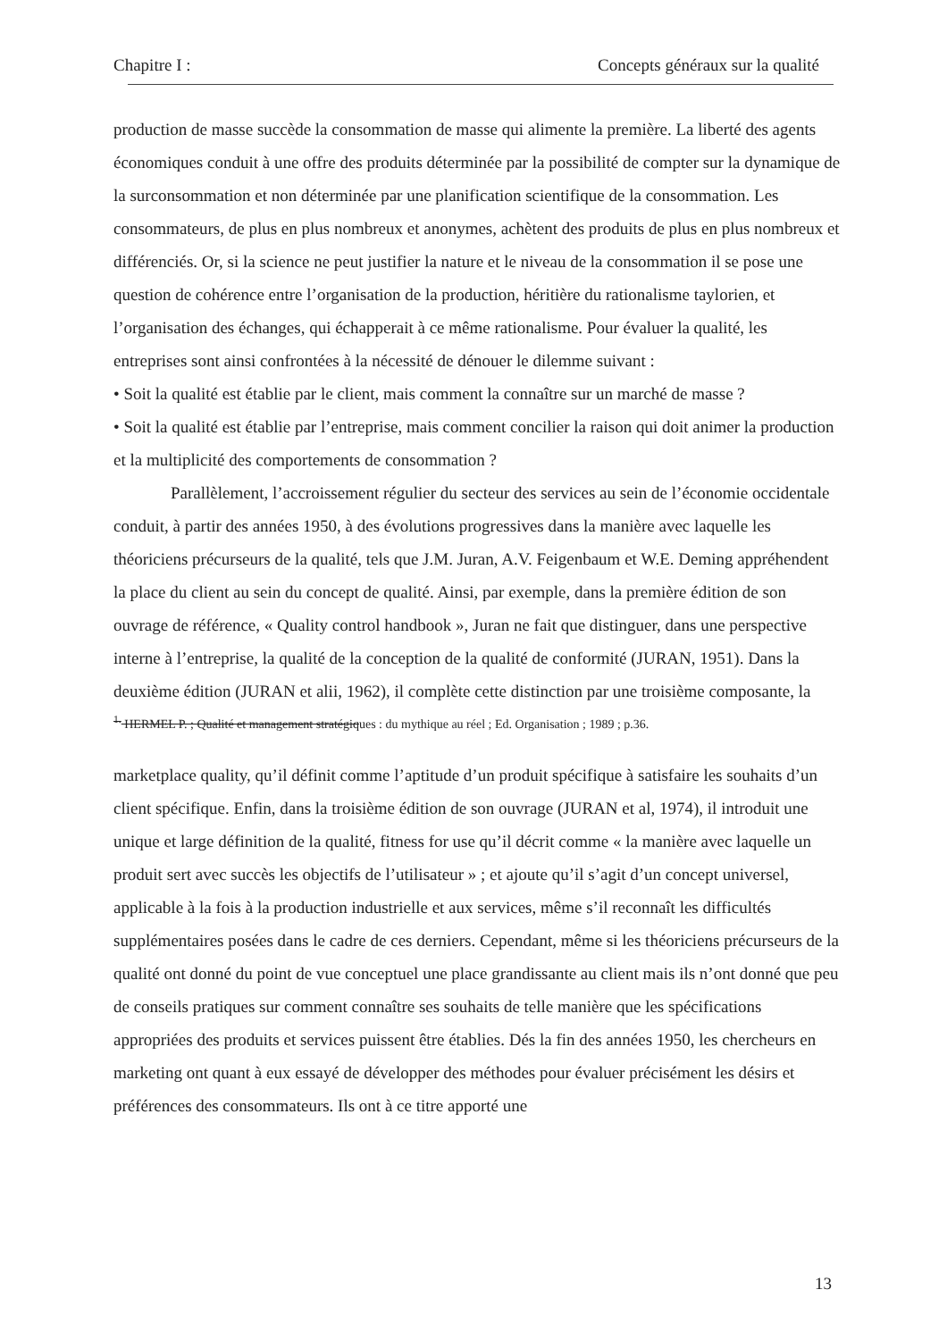Chapitre I : Concepts généraux sur la qualité
production de masse succède la consommation de masse qui alimente la première. La liberté des agents économiques conduit à une offre des produits déterminée par la possibilité de compter sur la dynamique de la surconsommation et non déterminée par une planification scientifique de la consommation. Les consommateurs, de plus en plus nombreux et anonymes, achètent des produits de plus en plus nombreux et différenciés. Or, si la science ne peut justifier la nature et le niveau de la consommation il se pose une question de cohérence entre l’organisation de la production, héritière du rationalisme taylorien, et l’organisation des échanges, qui échapperait à ce même rationalisme. Pour évaluer la qualité, les entreprises sont ainsi confrontées à la nécessité de dénouer le dilemme suivant :
• Soit la qualité est établie par le client, mais comment la connaître sur un marché de masse ?
• Soit la qualité est établie par l’entreprise, mais comment concilier la raison qui doit animer la production et la multiplicité des comportements de consommation ?
Parallèlement, l’accroissement régulier du secteur des services au sein de l’économie occidentale conduit, à partir des années 1950, à des évolutions progressives dans la manière avec laquelle les théoriciens précurseurs de la qualité, tels que J.M. Juran, A.V. Feigenbaum et W.E. Deming appréhendent la place du client au sein du concept de qualité. Ainsi, par exemple, dans la première édition de son ouvrage de référence, « Quality control handbook », Juran ne fait que distinguer, dans une perspective interne à l’entreprise, la qualité de la conception de la qualité de conformité (JURAN, 1951). Dans la deuxième édition (JURAN et alii, 1962), il complète cette distinction par une troisième composante, la
<sup>1.</sup> HERMEL P. ; Qualité et management stratégiques : du mythique au réel ; Ed. Organisation ; 1989 ; p.36.
marketplace quality, qu’il définit comme l’aptitude d’un produit spécifique à satisfaire les souhaits d’un client spécifique. Enfin, dans la troisième édition de son ouvrage (JURAN et al, 1974), il introduit une unique et large définition de la qualité, fitness for use qu’il décrit comme « la manière avec laquelle un produit sert avec succès les objectifs de l’utilisateur » ; et ajoute qu’il s’agit d’un concept universel, applicable à la fois à la production industrielle et aux services, même s’il reconnaît les difficultés supplémentaires posées dans le cadre de ces derniers. Cependant, même si les théoriciens précurseurs de la qualité ont donné du point de vue conceptuel une place grandissante au client mais ils n’ont donné que peu de conseils pratiques sur comment connaître ses souhaits de telle manière que les spécifications appropriées des produits et services puissent être établies. Dés la fin des années 1950, les chercheurs en marketing ont quant à eux essayé de développer des méthodes pour évaluer précisément les désirs et préférences des consommateurs. Ils ont à ce titre apporté une
13